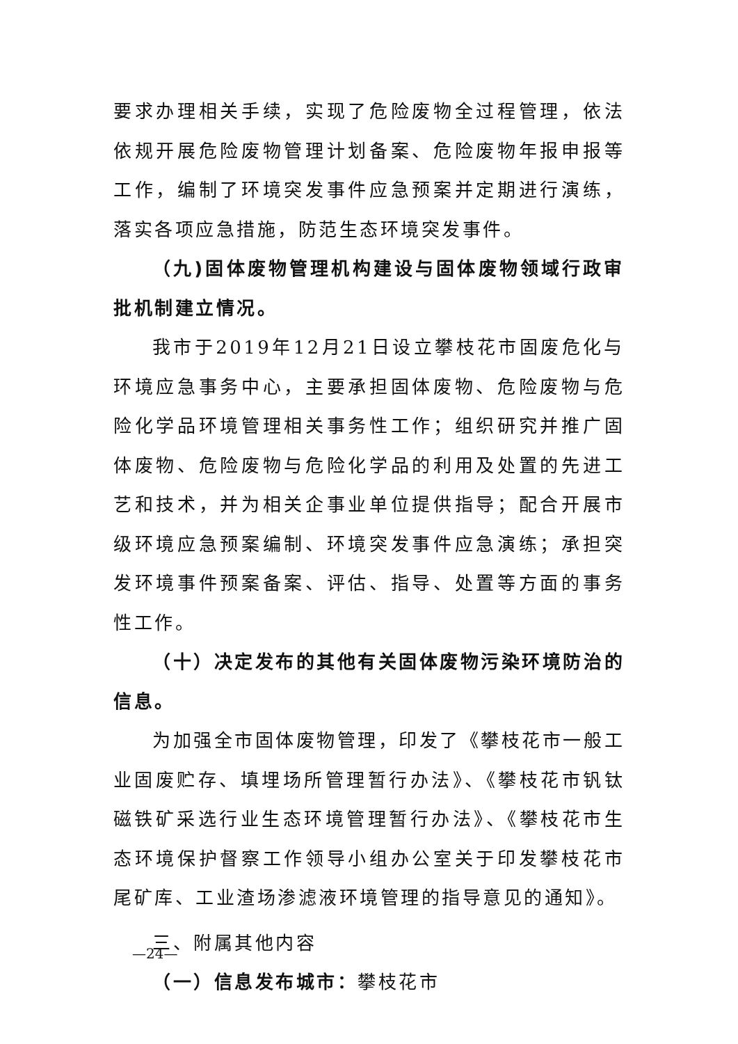要求办理相关手续，实现了危险废物全过程管理，依法依规开展危险废物管理计划备案、危险废物年报申报等工作，编制了环境突发事件应急预案并定期进行演练，落实各项应急措施，防范生态环境突发事件。
（九)固体废物管理机构建设与固体废物领域行政审批机制建立情况。
我市于2019年12月21日设立攀枝花市固废危化与环境应急事务中心，主要承担固体废物、危险废物与危险化学品环境管理相关事务性工作；组织研究并推广固体废物、危险废物与危险化学品的利用及处置的先进工艺和技术，并为相关企事业单位提供指导；配合开展市级环境应急预案编制、环境突发事件应急演练；承担突发环境事件预案备案、评估、指导、处置等方面的事务性工作。
（十）决定发布的其他有关固体废物污染环境防治的信息。
为加强全市固体废物管理，印发了《攀枝花市一般工业固废贮存、填埋场所管理暂行办法》、《攀枝花市钒钛磁铁矿采选行业生态环境管理暂行办法》、《攀枝花市生态环境保护督察工作领导小组办公室关于印发攀枝花市尾矿库、工业渣场渗滤液环境管理的指导意见的通知》。
三、附属其他内容
（一）信息发布城市：攀枝花市
—24—